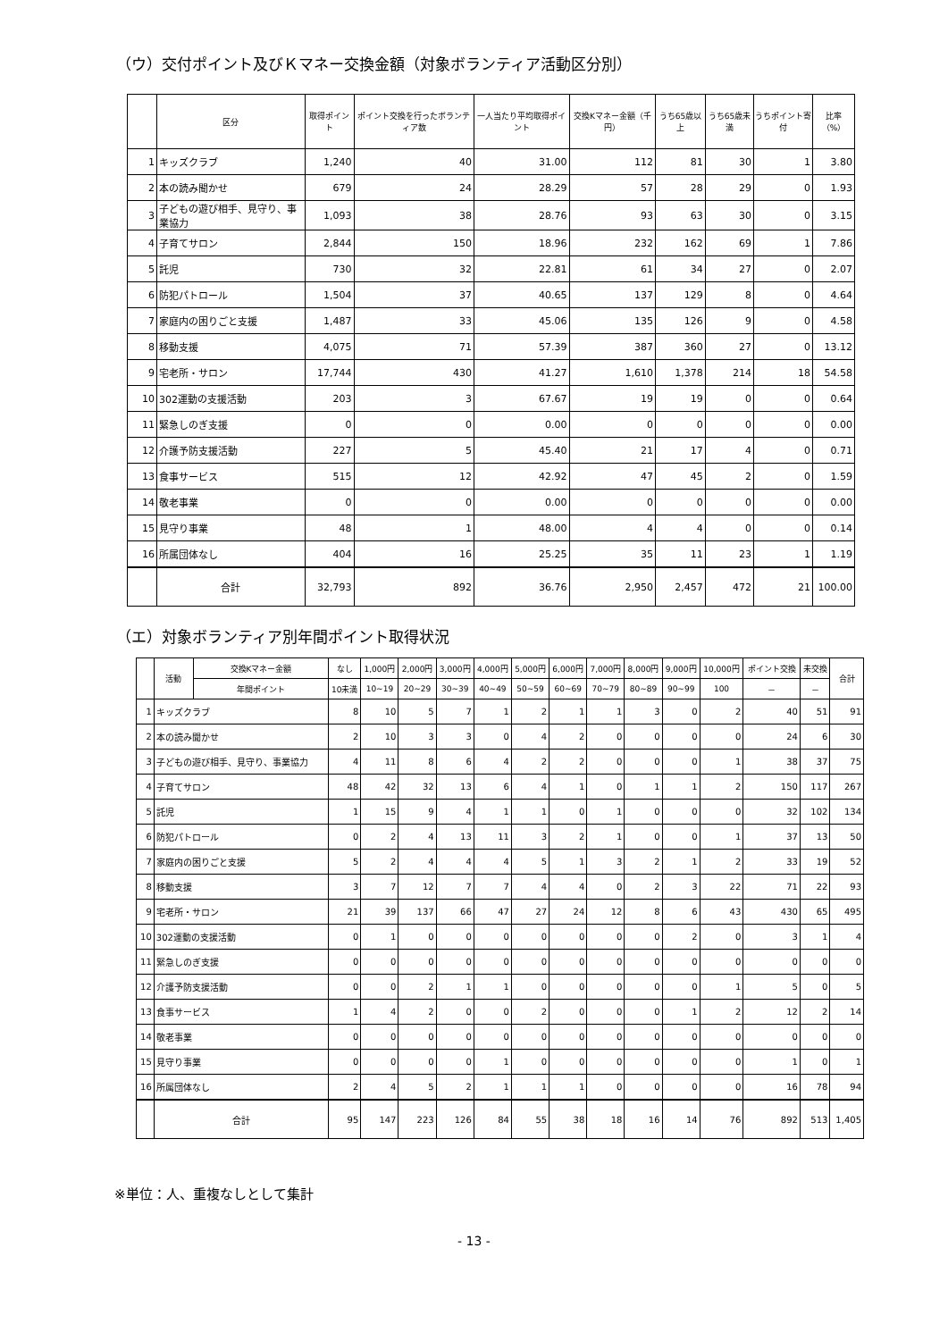（ウ）交付ポイント及びＫマネー交換金額（対象ボランティア活動区分別）
| | 区分 | 取得ポイント | ポイント交換を行ったボランティア数 | 一人当たり平均取得ポイント | 交換Kマネー金額（千円） | うち65歳以上 | うち65歳未満 | うちポイント寄付 | 比率（%） |
| --- | --- | --- | --- | --- | --- | --- | --- | --- | --- |
| 1 | キッズクラブ | 1,240 | 40 | 31.00 | 112 | 81 | 30 | 1 | 3.80 |
| 2 | 本の読み聞かせ | 679 | 24 | 28.29 | 57 | 28 | 29 | 0 | 1.93 |
| 3 | 子どもの遊び相手、見守り、事業協力 | 1,093 | 38 | 28.76 | 93 | 63 | 30 | 0 | 3.15 |
| 4 | 子育てサロン | 2,844 | 150 | 18.96 | 232 | 162 | 69 | 1 | 7.86 |
| 5 | 託児 | 730 | 32 | 22.81 | 61 | 34 | 27 | 0 | 2.07 |
| 6 | 防犯パトロール | 1,504 | 37 | 40.65 | 137 | 129 | 8 | 0 | 4.64 |
| 7 | 家庭内の困りごと支援 | 1,487 | 33 | 45.06 | 135 | 126 | 9 | 0 | 4.58 |
| 8 | 移動支援 | 4,075 | 71 | 57.39 | 387 | 360 | 27 | 0 | 13.12 |
| 9 | 宅老所・サロン | 17,744 | 430 | 41.27 | 1,610 | 1,378 | 214 | 18 | 54.58 |
| 10 | 302運動の支援活動 | 203 | 3 | 67.67 | 19 | 19 | 0 | 0 | 0.64 |
| 11 | 緊急しのぎ支援 | 0 | 0 | 0.00 | 0 | 0 | 0 | 0 | 0.00 |
| 12 | 介護予防支援活動 | 227 | 5 | 45.40 | 21 | 17 | 4 | 0 | 0.71 |
| 13 | 食事サービス | 515 | 12 | 42.92 | 47 | 45 | 2 | 0 | 1.59 |
| 14 | 敬老事業 | 0 | 0 | 0.00 | 0 | 0 | 0 | 0 | 0.00 |
| 15 | 見守り事業 | 48 | 1 | 48.00 | 4 | 4 | 0 | 0 | 0.14 |
| 16 | 所属団体なし | 404 | 16 | 25.25 | 35 | 11 | 23 | 1 | 1.19 |
| | 合計 | 32,793 | 892 | 36.76 | 2,950 | 2,457 | 472 | 21 | 100.00 |
（エ）対象ボランティア別年間ポイント取得状況
| | 活動 | 交換Kマネー金額 | なし | 1,000円 | 2,000円 | 3,000円 | 4,000円 | 5,000円 | 6,000円 | 7,000円 | 8,000円 | 9,000円 | 10,000円 | ポイント交換 | 未交換 | 合計 |
| --- | --- | --- | --- | --- | --- | --- | --- | --- | --- | --- | --- | --- | --- | --- | --- | --- |
| | | 年間ポイント | 10未満 | 10~19 | 20~29 | 30~39 | 40~49 | 50~59 | 60~69 | 70~79 | 80~89 | 90~99 | 100 | － | － | |
| 1 | キッズクラブ | | 8 | 10 | 5 | 7 | 1 | 2 | 1 | 1 | 3 | 0 | 2 | 40 | 51 | 91 |
| 2 | 本の読み聞かせ | | 2 | 10 | 3 | 3 | 0 | 4 | 2 | 0 | 0 | 0 | 0 | 24 | 6 | 30 |
| 3 | 子どもの遊び相手、見守り、事業協力 | | 4 | 11 | 8 | 6 | 4 | 2 | 2 | 0 | 0 | 0 | 1 | 38 | 37 | 75 |
| 4 | 子育てサロン | | 48 | 42 | 32 | 13 | 6 | 4 | 1 | 0 | 1 | 1 | 2 | 150 | 117 | 267 |
| 5 | 託児 | | 1 | 15 | 9 | 4 | 1 | 1 | 0 | 1 | 0 | 0 | 0 | 32 | 102 | 134 |
| 6 | 防犯パトロール | | 0 | 2 | 4 | 13 | 11 | 3 | 2 | 1 | 0 | 0 | 1 | 37 | 13 | 50 |
| 7 | 家庭内の困りごと支援 | | 5 | 2 | 4 | 4 | 4 | 5 | 1 | 3 | 2 | 1 | 2 | 33 | 19 | 52 |
| 8 | 移動支援 | | 3 | 7 | 12 | 7 | 7 | 4 | 4 | 0 | 2 | 3 | 22 | 71 | 22 | 93 |
| 9 | 宅老所・サロン | | 21 | 39 | 137 | 66 | 47 | 27 | 24 | 12 | 8 | 6 | 43 | 430 | 65 | 495 |
| 10 | 302運動の支援活動 | | 0 | 1 | 0 | 0 | 0 | 0 | 0 | 0 | 0 | 2 | 0 | 3 | 1 | 4 |
| 11 | 緊急しのぎ支援 | | 0 | 0 | 0 | 0 | 0 | 0 | 0 | 0 | 0 | 0 | 0 | 0 | 0 | 0 |
| 12 | 介護予防支援活動 | | 0 | 0 | 2 | 1 | 1 | 0 | 0 | 0 | 0 | 0 | 1 | 5 | 0 | 5 |
| 13 | 食事サービス | | 1 | 4 | 2 | 0 | 0 | 2 | 0 | 0 | 0 | 1 | 2 | 12 | 2 | 14 |
| 14 | 敬老事業 | | 0 | 0 | 0 | 0 | 0 | 0 | 0 | 0 | 0 | 0 | 0 | 0 | 0 | 0 |
| 15 | 見守り事業 | | 0 | 0 | 0 | 0 | 1 | 0 | 0 | 0 | 0 | 0 | 0 | 1 | 0 | 1 |
| 16 | 所属団体なし | | 2 | 4 | 5 | 2 | 1 | 1 | 1 | 0 | 0 | 0 | 0 | 16 | 78 | 94 |
| | 合計 | | 95 | 147 | 223 | 126 | 84 | 55 | 38 | 18 | 16 | 14 | 76 | 892 | 513 | 1,405 |
※単位：人、重複なしとして集計
- 13 -